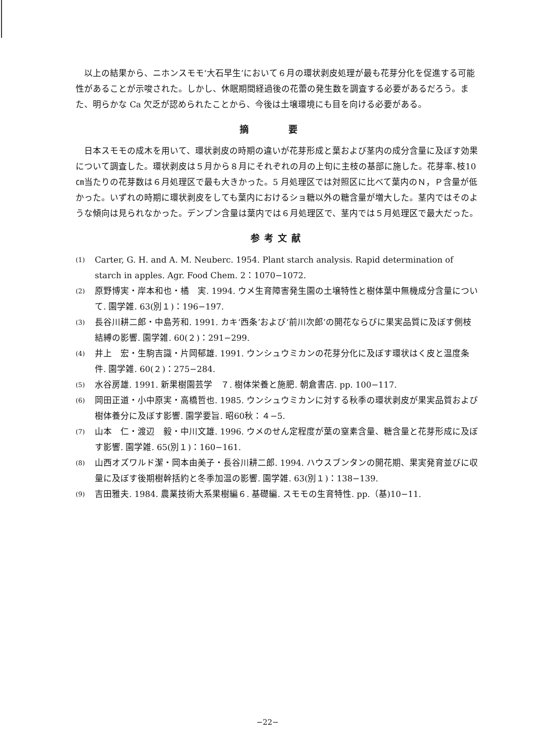以上の結果から、ニホンスモモ‘大石早生’において６月の環状剥皮処理が最も花芽分化を促進する可能性があることが示唆された。しかし、休眠期間経過後の花蕾の発生数を調査する必要があるだろう。また、明らかな Ca 欠乏が認められたことから、今後は土壌環境にも目を向ける必要がある。
摘 要
日本スモモの成木を用いて、環状剥皮の時期の違いが花芽形成と葉および茎内の成分含量に及ぼす効果について調査した。環状剥皮は５月から８月にそれぞれの月の上旬に主枝の基部に施した。花芽率､枝10㎝当たりの花芽数は６月処理区で最も大きかった。5 月処理区では対照区に比べて葉内のＮ，Ｐ含量が低かった。いずれの時期に環状剥皮をしても葉内におけるショ糖以外の糖含量が増大した。茎内ではそのような傾向は見られなかった。デンプン含量は葉内では６月処理区で、茎内では５月処理区で最大だった。
参考文献
(1) Carter, G. H. and A. M. Neuberc. 1954. Plant starch analysis. Rapid determination of starch in apples. Agr. Food Chem. 2：1070−1072.
(2) 原野博実・岸本和也・橘　実. 1994. ウメ生育障害発生園の土壌特性と樹体葉中無機成分含量について. 園学雑. 63(別１)：196−197.
(3) 長谷川耕二郎・中島芳和. 1991. カキ‘西条’および‘前川次郎’の開花ならびに果実品質に及ぼす側枝結縛の影響. 園学雑. 60(２)：291−299.
(4) 井上　宏・生駒吉識・片岡郁雄. 1991. ウンシュウミカンの花芽分化に及ぼす環状はく皮と温度条件. 園学雑. 60(２)：275−284.
(5) 水谷房雄. 1991. 新果樹園芸学　７. 樹体栄養と施肥. 朝倉書店. pp. 100−117.
(6) 岡田正道・小中原実・高橋哲也. 1985. ウンシュウミカンに対する秋季の環状剥皮が果実品質および樹体養分に及ぼす影響. 園学要旨. 昭60秋：４−5.
(7) 山本　仁・渡辺　毅・中川文雄. 1996. ウメのせん定程度が葉の窒素含量、糖含量と花芽形成に及ぼす影響. 園学雑. 65(別１)：160−161.
(8) 山西オズワルド潔・岡本由美子・長谷川耕二郎. 1994. ハウスブンタンの開花期、果実発育並びに収量に及ぼす後期樹幹括約と冬季加温の影響. 園学雑. 63(別１)：138−139.
(9) 吉田雅夫. 1984. 農業技術大系果樹編６. 基礎編. スモモの生育特性. pp.（基)10−11.
−22−